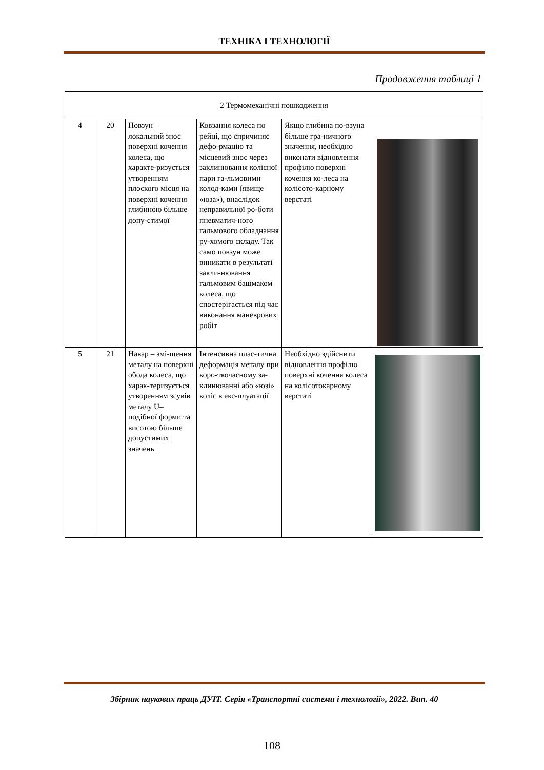ТЕХНІКА І ТЕХНОЛОГІЇ
Продовження таблиці 1
| 2 Термомеханічні пошкодження | | | | | |
| 4 | 20 | Повзун – локальний знос поверхні кочення колеса, що характе-ризується утворенням плоского місця на поверхні кочення глибиною більше допу-стимої | Ковзання колеса по рейці, що спричиняє дефо-рмацію та місцевий знос через заклинювання колісної пари га-льмовими колод-ками (явище «юза»), внаслідок неправильної ро-боти пневматич-ного гальмового обладнання ру-хомого складу. Так само повзун може виникати в результаті закли-нювання гальмовим башмаком колеса, що спостерігається під час виконання маневрових робіт | Якщо глибина по-взуна більше гра-ничного значення, необхідно виконати відновлення профілю поверхні кочення ко-леса на колісото-карному верстаті | |
| 5 | 21 | Навар – змі-щення металу на поверхні обода колеса, що харак-теризується утворенням зсувів металу U– подібної форми та висотою більше допустимих значень | Інтенсивна плас-тична деформація металу при коро-ткочасному за-клинюванні або «юзі» коліс в екс-плуатації | Необхідно здійснити відновлення профілю поверхні кочення колеса на колісотокарному верстаті | |
Збірник наукових праць ДУІТ. Серія «Транспортні системи і технології», 2022. Вип. 40
108